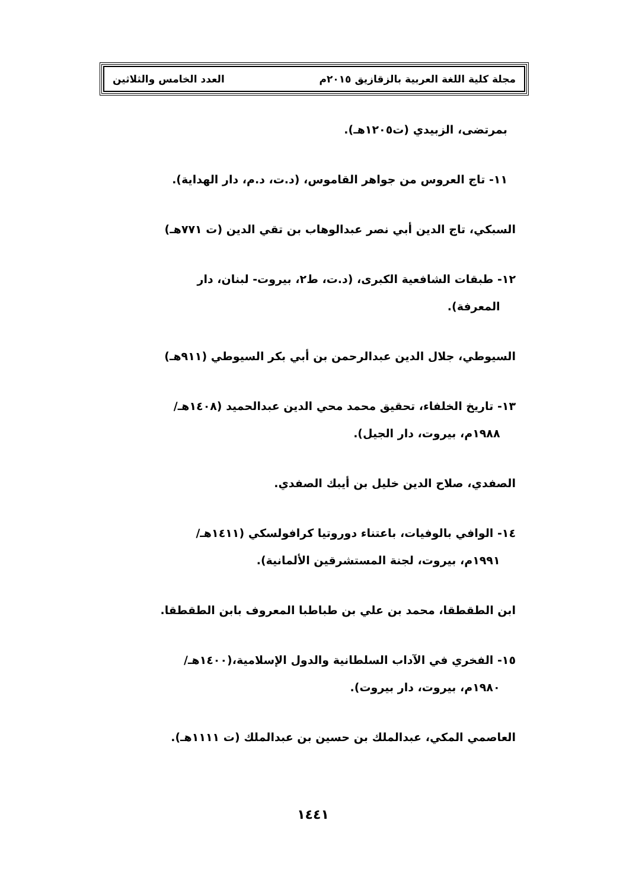مجلة كلية اللغة العربية بالزقازيق ٢٠١٥م العدد الخامس والثلاثين
بمرتضى، الزبيدي (ت١٢٠٥هـ).
١١- تاج العروس من جواهر القاموس، (د.ت، د.م، دار الهداية).
السبكي، تاج الدين أبي نصر عبدالوهاب بن تقي الدين (ت ٧٧١هـ)
١٢- طبقات الشافعية الكبرى، (د.ت، ط٢، بيروت- لبنان، دار
المعرفة).
السيوطي، جلال الدين عبدالرحمن بن أبي بكر السيوطي (٩١١هـ)
١٣- تاريخ الخلفاء، تحقيق محمد محي الدين عبدالحميد (١٤٠٨هـ/
١٩٨٨م، بيروت، دار الجيل).
الصفدي، صلاح الدين خليل بن أيبك الصفدي.
١٤- الوافي بالوفيات، باعتناء دوروتيا كرافولسكي (١٤١١هـ/
١٩٩١م، بيروت، لجنة المستشرقين الألمانية).
ابن الطقطقا، محمد بن علي بن طباطبا المعروف بابن الطقطقا.
١٥- الفخري في الآداب السلطانية والدول الإسلامية،(١٤٠٠هـ/
١٩٨٠م، بيروت، دار بيروت).
العاصمي المكي، عبدالملك بن حسين بن عبدالملك (ت ١١١١هـ).
١٤٤١